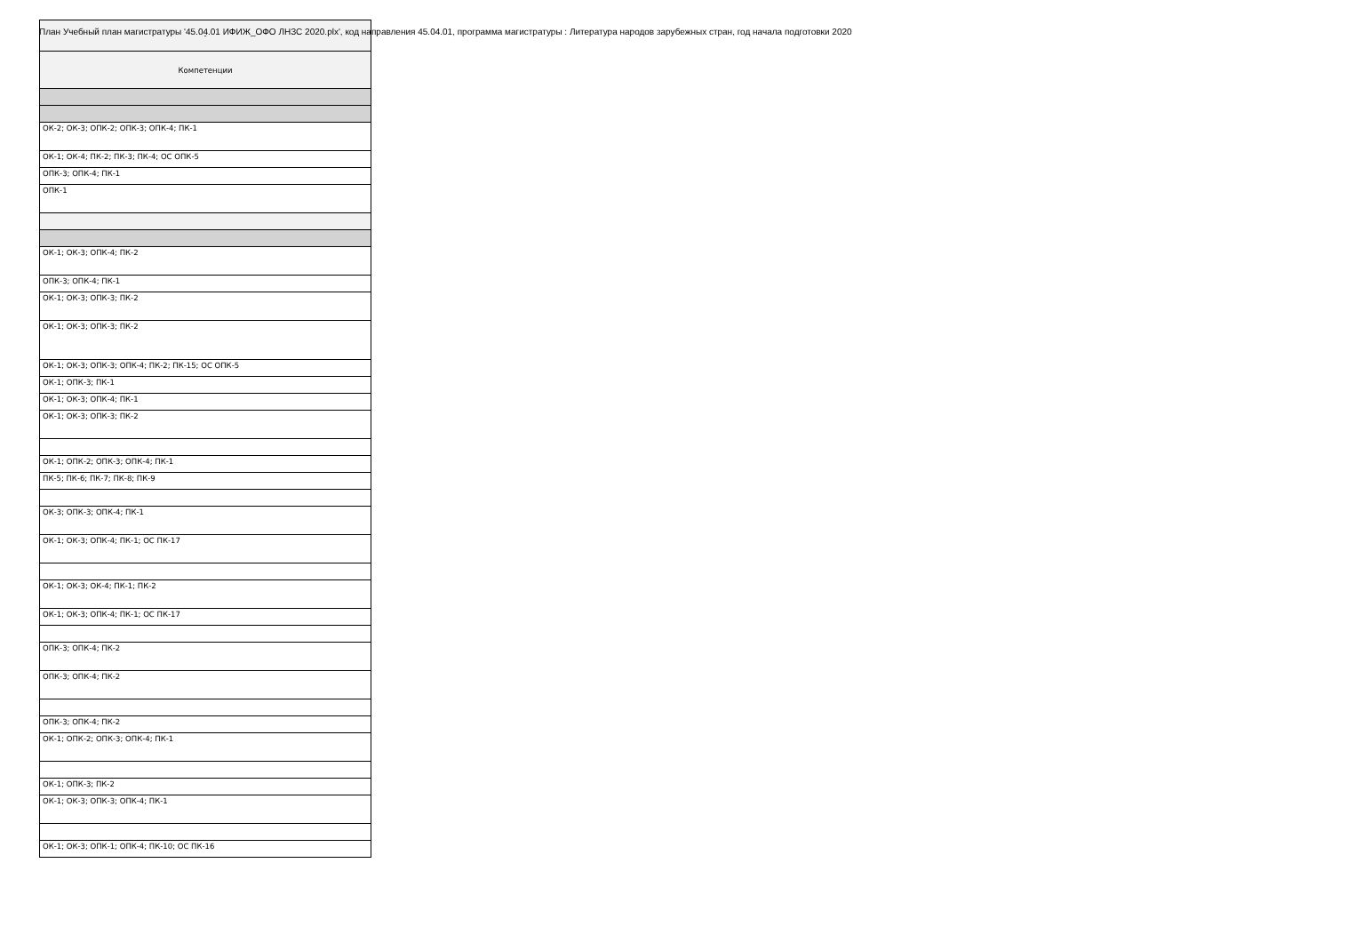План Учебный план магистратуры '45.04.01 ИФИЖ_ОФО ЛНЗС 2020.plx', код направления 45.04.01, программа магистратуры : Литература народов зарубежных стран, год начала подготовки 2020
| - |
| Компетенции |
| ОК-2; ОК-3; ОПК-2; ОПК-3; ОПК-4; ПК-1 |
| ОК-1; ОК-4; ПК-2; ПК-3; ПК-4; ОС ОПК-5 |
| ОПК-3; ОПК-4; ПК-1 |
| ОПК-1 |
| ОК-1; ОК-3; ОПК-4; ПК-2 |
| ОПК-3; ОПК-4; ПК-1 |
| ОК-1; ОК-3; ОПК-3; ПК-2 |
| ОК-1; ОК-3; ОПК-3; ПК-2 |
| ОК-1; ОК-3; ОПК-3; ОПК-4; ПК-2; ПК-15; ОС ОПК-5 |
| ОК-1; ОПК-3; ПК-1 |
| ОК-1; ОК-3; ОПК-4; ПК-1 |
| ОК-1; ОК-3; ОПК-3; ПК-2 |
| ОК-1; ОПК-2; ОПК-3; ОПК-4; ПК-1 |
| ПК-5; ПК-6; ПК-7; ПК-8; ПК-9 |
| ОК-3; ОПК-3; ОПК-4; ПК-1 |
| ОК-1; ОК-3; ОПК-4; ПК-1; ОС ПК-17 |
| ОК-1; ОК-3; ОК-4; ПК-1; ПК-2 |
| ОК-1; ОК-3; ОПК-4; ПК-1; ОС ПК-17 |
| ОПК-3; ОПК-4; ПК-2 |
| ОПК-3; ОПК-4; ПК-2 |
| ОПК-3; ОПК-4; ПК-2 |
| ОК-1; ОПК-2; ОПК-3; ОПК-4; ПК-1 |
| ОК-1; ОПК-3; ПК-2 |
| ОК-1; ОК-3; ОПК-3; ОПК-4; ПК-1 |
| ОК-1; ОК-3; ОПК-1; ОПК-4; ПК-10; ОС ПК-16 |